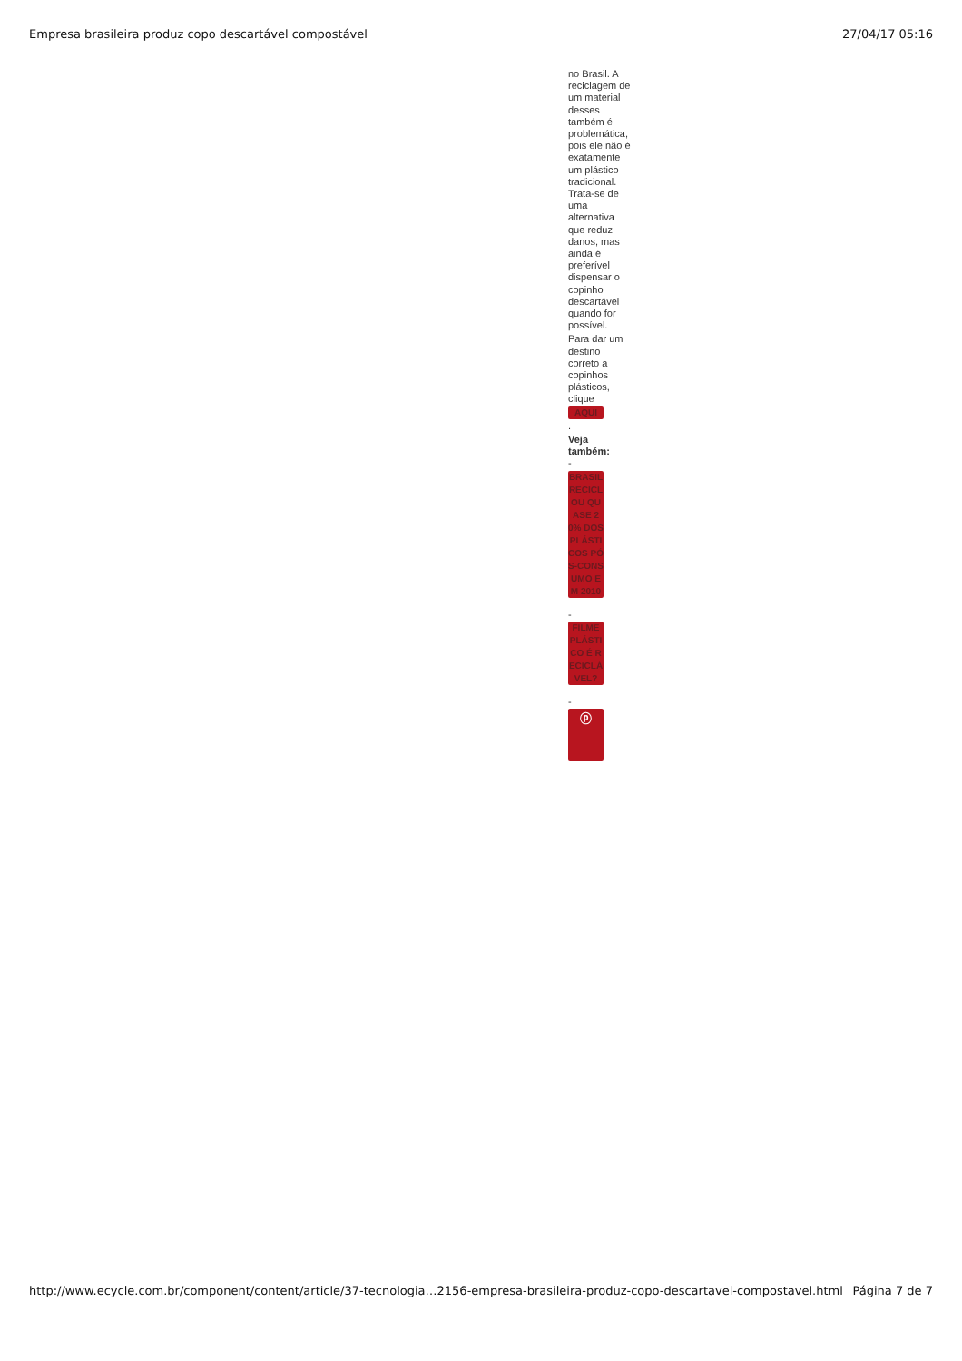Empresa brasileira produz copo descartável compostável 27/04/17 05:16
no Brasil. A reciclagem de um material desses também é problemática, pois ele não é exatamente um plástico tradicional. Trata-se de uma alternativa que reduz danos, mas ainda é preferível dispensar o copinho descartável quando for possível.
Para dar um destino correto a copinhos plásticos, clique
AQUI
.
Veja também:
-
BRASIL RECICLOU QUASE 20% DOS PLÁSTICOS PÓS-CONSUMO EM 2010
-
FILME PLÁSTICO É RECICLÁVEL?
-
ⓟ
http://www.ecycle.com.br/component/content/article/37-tecnologia…2156-empresa-brasileira-produz-copo-descartavel-compostavel.html Página 7 de 7